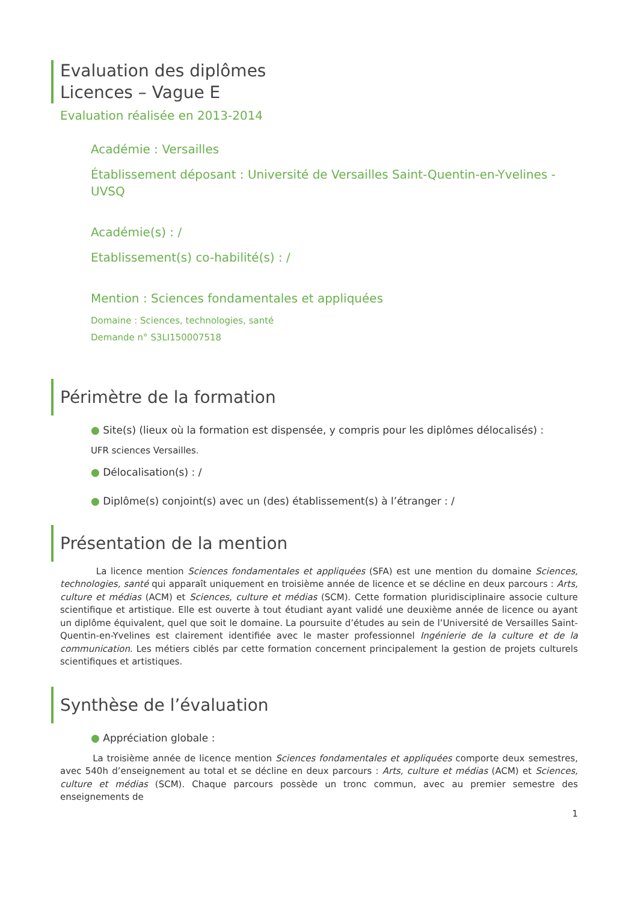Evaluation des diplômes
Licences – Vague E
Evaluation réalisée en 2013-2014
Académie : Versailles
Établissement déposant : Université de Versailles Saint-Quentin-en-Yvelines - UVSQ
Académie(s) : /
Etablissement(s) co-habilité(s) : /
Mention : Sciences fondamentales et appliquées
Domaine : Sciences, technologies, santé
Demande n° S3LI150007518
Périmètre de la formation
● Site(s) (lieux où la formation est dispensée, y compris pour les diplômes délocalisés) :
UFR sciences Versailles.
● Délocalisation(s) : /
● Diplôme(s) conjoint(s) avec un (des) établissement(s) à l’étranger : /
Présentation de la mention
La licence mention Sciences fondamentales et appliquées (SFA) est une mention du domaine Sciences, technologies, santé qui apparaît uniquement en troisième année de licence et se décline en deux parcours : Arts, culture et médias (ACM) et Sciences, culture et médias (SCM). Cette formation pluridisciplinaire associe culture scientifique et artistique. Elle est ouverte à tout étudiant ayant validé une deuxième année de licence ou ayant un diplôme équivalent, quel que soit le domaine. La poursuite d’études au sein de l’Université de Versailles Saint-Quentin-en-Yvelines est clairement identifiée avec le master professionnel Ingénierie de la culture et de la communication. Les métiers ciblés par cette formation concernent principalement la gestion de projets culturels scientifiques et artistiques.
Synthèse de l’évaluation
● Appréciation globale :
La troisième année de licence mention Sciences fondamentales et appliquées comporte deux semestres, avec 540h d’enseignement au total et se décline en deux parcours : Arts, culture et médias (ACM) et Sciences, culture et médias (SCM). Chaque parcours possède un tronc commun, avec au premier semestre des enseignements de
1